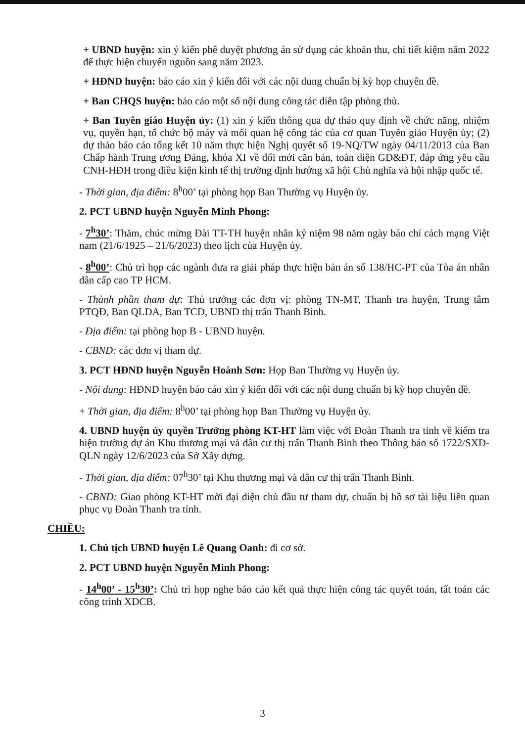+ UBND huyện: xin ý kiến phê duyệt phương án sử dụng các khoản thu, chi tiết kiệm năm 2022 để thực hiện chuyển nguồn sang năm 2023.
+ HĐND huyện: báo cáo xin ý kiến đối với các nội dung chuẩn bị kỳ họp chuyên đề.
+ Ban CHQS huyện: báo cáo một số nội dung công tác diễn tập phòng thủ.
+ Ban Tuyên giáo Huyện ủy: (1) xin ý kiến thông qua dự thảo quy định về chức năng, nhiệm vụ, quyền hạn, tổ chức bộ máy và mối quan hệ công tác của cơ quan Tuyên giáo Huyện ủy; (2) dự thảo báo cáo tổng kết 10 năm thực hiện Nghị quyết số 19-NQ/TW ngày 04/11/2013 của Ban Chấp hành Trung ương Đảng, khóa XI về đổi mới căn bản, toàn diện GD&ĐT, đáp ứng yêu cầu CNH-HĐH trong điều kiện kinh tế thị trường định hướng xã hội Chủ nghĩa và hội nhập quốc tế.
- Thời gian, địa điểm: 8<sup>h</sup>00’ tại phòng họp Ban Thường vụ Huyện ủy.
2. PCT UBND huyện Nguyễn Minh Phong:
- 7<sup>h</sup>30’: Thăm, chúc mừng Đài TT-TH huyện nhân kỷ niệm 98 năm ngày báo chí cách mạng Việt nam (21/6/1925 – 21/6/2023) theo lịch của Huyện ủy.
- 8<sup>h</sup>00’: Chủ trì họp các ngành đưa ra giải pháp thực hiện bản án số 138/HC-PT của Tòa án nhân dân cấp cao TP HCM.
- Thành phần tham dự: Thủ trưởng các đơn vị: phòng TN-MT, Thanh tra huyện, Trung tâm PTQĐ, Ban QLDA, Ban TCD, UBND thị trấn Thanh Bình.
- Địa điểm: tại phòng họp B - UBND huyện.
- CBND: các đơn vị tham dự.
3. PCT HĐND huyện Nguyễn Hoành Sơn: Họp Ban Thường vụ Huyện ủy.
- Nội dung: HĐND huyện báo cáo xin ý kiến đối với các nội dung chuẩn bị kỳ họp chuyên đề.
+ Thời gian, địa điểm: 8<sup>h</sup>00’ tại phòng họp Ban Thường vụ Huyện ủy.
4. UBND huyện ủy quyền Trưởng phòng KT-HT làm việc với Đoàn Thanh tra tỉnh về kiểm tra hiện trường dự án Khu thương mại và dân cư thị trấn Thanh Bình theo Thông báo số 1722/SXD-QLN ngày 12/6/2023 của Sở Xây dựng.
- Thời gian, địa điểm: 07<sup>h</sup>30’ tại Khu thương mại và dân cư thị trấn Thanh Bình.
- CBND: Giao phòng KT-HT mời đại diện chủ đầu tư tham dự, chuẩn bị hồ sơ tài liệu liên quan phục vụ Đoàn Thanh tra tỉnh.
CHIỀU:
1. Chủ tịch UBND huyện Lê Quang Oanh: đi cơ sở.
2. PCT UBND huyện Nguyễn Minh Phong:
- 14<sup>h</sup>00’ - 15<sup>h</sup>30’: Chủ trì họp nghe báo cáo kết quả thực hiện công tác quyết toán, tất toán các công trình XDCB.
3